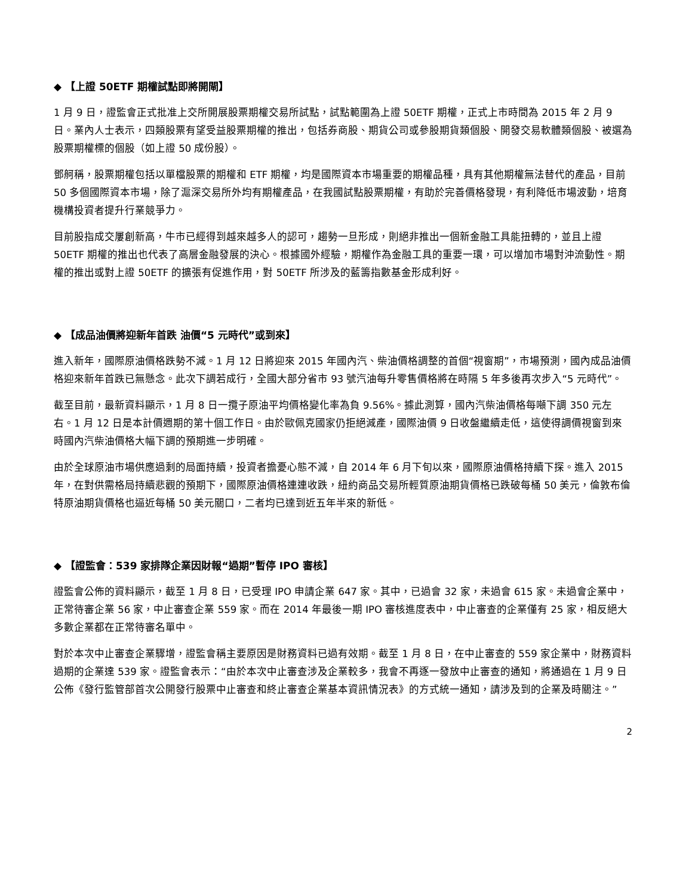◆ 【上證 50ETF 期權試點即將開閘】
1 月 9 日，證監會正式批准上交所開展股票期權交易所試點，試點範圍為上證 50ETF 期權，正式上市時間為 2015 年 2 月 9 日。業內人士表示，四類股票有望受益股票期權的推出，包括券商股、期貨公司或參股期貨類個股、開發交易軟體類個股、被選為股票期權標的個股（如上證 50 成份股）。
鄧舸稱，股票期權包括以單檔股票的期權和 ETF 期權，均是國際資本市場重要的期權品種，具有其他期權無法替代的產品，目前 50 多個國際資本市場，除了滬深交易所外均有期權產品，在我國試點股票期權，有助於完善價格發現，有利降低市場波動，培育機構投資者提升行業競爭力。
目前股指成交屢創新高，牛市已經得到越來越多人的認可，趨勢一旦形成，則絕非推出一個新金融工具能扭轉的，並且上證 50ETF 期權的推出也代表了高層金融發展的決心。根據國外經驗，期權作為金融工具的重要一環，可以增加市場對沖流動性。期權的推出或對上證 50ETF 的擴張有促進作用，對 50ETF 所涉及的藍籌指數基金形成利好。
◆ 【成品油價將迎新年首跌 油價“5 元時代”或到來】
進入新年，國際原油價格跌勢不減。1 月 12 日將迎來 2015 年國內汽、柴油價格調整的首個“視窗期”，市場預測，國內成品油價格迎來新年首跌已無懸念。此次下調若成行，全國大部分省市 93 號汽油每升零售價格將在時隔 5 年多後再次步入“5 元時代”。
截至目前，最新資料顯示，1 月 8 日一攬子原油平均價格變化率為負 9.56%。據此測算，國內汽柴油價格每噸下調 350 元左右。1 月 12 日是本計價週期的第十個工作日。由於歐佩克國家仍拒絕減產，國際油價 9 日收盤繼續走低，這使得調價視窗到來時國內汽柴油價格大幅下調的預期進一步明確。
由於全球原油市場供應過剩的局面持續，投資者擔憂心態不減，自 2014 年 6 月下旬以來，國際原油價格持續下探。進入 2015 年，在對供需格局持續悲觀的預期下，國際原油價格連連收跌，紐約商品交易所輕質原油期貨價格已跌破每桶 50 美元，倫敦布倫特原油期貨價格也逼近每桶 50 美元關口，二者均已達到近五年半來的新低。
◆ 【證監會：539 家排隊企業因財報“過期”暫停 IPO 審核】
證監會公佈的資料顯示，截至 1 月 8 日，已受理 IPO 申請企業 647 家。其中，已過會 32 家，未過會 615 家。未過會企業中，正常待審企業 56 家，中止審查企業 559 家。而在 2014 年最後一期 IPO 審核進度表中，中止審查的企業僅有 25 家，相反絕大多數企業都在正常待審名單中。
對於本次中止審查企業驟增，證監會稱主要原因是財務資料已過有效期。截至 1 月 8 日，在中止審查的 559 家企業中，財務資料過期的企業達 539 家。證監會表示：“由於本次中止審查涉及企業較多，我會不再逐一發放中止審查的通知，將通過在 1 月 9 日公佈《發行監管部首次公開發行股票中止審查和終止審查企業基本資訊情況表》的方式統一通知，請涉及到的企業及時關注。”
2